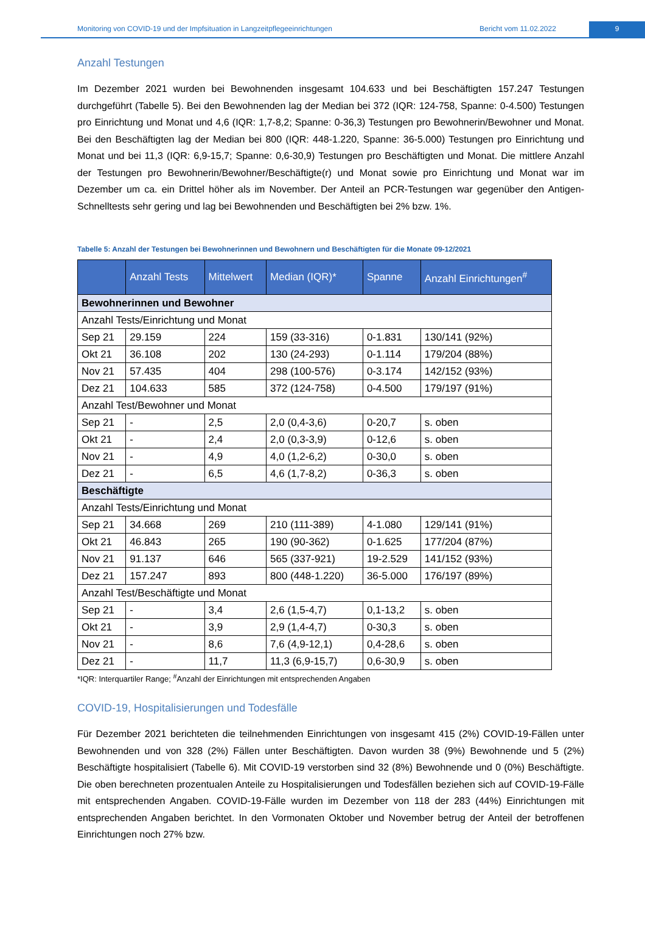Monitoring von COVID-19 und der Impfsituation in Langzeitpflegeeinrichtungen
Bericht vom 11.02.2022 9
Anzahl Testungen
Im Dezember 2021 wurden bei Bewohnenden insgesamt 104.633 und bei Beschäftigten 157.247 Testungen durchgeführt (Tabelle 5). Bei den Bewohnenden lag der Median bei 372 (IQR: 124-758, Spanne: 0-4.500) Testungen pro Einrichtung und Monat und 4,6 (IQR: 1,7-8,2; Spanne: 0-36,3) Testungen pro Bewohnerin/Bewohner und Monat. Bei den Beschäftigten lag der Median bei 800 (IQR: 448-1.220, Spanne: 36-5.000) Testungen pro Einrichtung und Monat und bei 11,3 (IQR: 6,9-15,7; Spanne: 0,6-30,9) Testungen pro Beschäftigten und Monat. Die mittlere Anzahl der Testungen pro Bewohnerin/Bewohner/Beschäftigte(r) und Monat sowie pro Einrichtung und Monat war im Dezember um ca. ein Drittel höher als im November. Der Anteil an PCR-Testungen war gegenüber den Antigen-Schnelltests sehr gering und lag bei Bewohnenden und Beschäftigten bei 2% bzw. 1%.
Tabelle 5: Anzahl der Testungen bei Bewohnerinnen und Bewohnern und Beschäftigten für die Monate 09-12/2021
| | Anzahl Tests | Mittelwert | Median (IQR)* | Spanne | Anzahl Einrichtungen<sup>#</sup> |
| --- | --- | --- | --- | --- | --- |
| Bewohnerinnen und Bewohner | | | | | |
| Anzahl Tests/Einrichtung und Monat | | | | | |
| Sep 21 | 29.159 | 224 | 159 (33-316) | 0-1.831 | 130/141 (92%) |
| Okt 21 | 36.108 | 202 | 130 (24-293) | 0-1.114 | 179/204 (88%) |
| Nov 21 | 57.435 | 404 | 298 (100-576) | 0-3.174 | 142/152 (93%) |
| Dez 21 | 104.633 | 585 | 372 (124-758) | 0-4.500 | 179/197 (91%) |
| Anzahl Test/Bewohner und Monat | | | | | |
| Sep 21 | - | 2,5 | 2,0 (0,4-3,6) | 0-20,7 | s. oben |
| Okt 21 | - | 2,4 | 2,0 (0,3-3,9) | 0-12,6 | s. oben |
| Nov 21 | - | 4,9 | 4,0 (1,2-6,2) | 0-30,0 | s. oben |
| Dez 21 | - | 6,5 | 4,6 (1,7-8,2) | 0-36,3 | s. oben |
| Beschäftigte | | | | | |
| Anzahl Tests/Einrichtung und Monat | | | | | |
| Sep 21 | 34.668 | 269 | 210 (111-389) | 4-1.080 | 129/141 (91%) |
| Okt 21 | 46.843 | 265 | 190 (90-362) | 0-1.625 | 177/204 (87%) |
| Nov 21 | 91.137 | 646 | 565 (337-921) | 19-2.529 | 141/152 (93%) |
| Dez 21 | 157.247 | 893 | 800 (448-1.220) | 36-5.000 | 176/197 (89%) |
| Anzahl Test/Beschäftigte und Monat | | | | | |
| Sep 21 | - | 3,4 | 2,6 (1,5-4,7) | 0,1-13,2 | s. oben |
| Okt 21 | - | 3,9 | 2,9 (1,4-4,7) | 0-30,3 | s. oben |
| Nov 21 | - | 8,6 | 7,6 (4,9-12,1) | 0,4-28,6 | s. oben |
| Dez 21 | - | 11,7 | 11,3 (6,9-15,7) | 0,6-30,9 | s. oben |
*IQR: Interquartiler Range; <sup>#</sup>Anzahl der Einrichtungen mit entsprechenden Angaben
COVID-19, Hospitalisierungen und Todesfälle
Für Dezember 2021 berichteten die teilnehmenden Einrichtungen von insgesamt 415 (2%) COVID-19-Fällen unter Bewohnenden und von 328 (2%) Fällen unter Beschäftigten. Davon wurden 38 (9%) Bewohnende und 5 (2%) Beschäftigte hospitalisiert (Tabelle 6). Mit COVID-19 verstorben sind 32 (8%) Bewohnende und 0 (0%) Beschäftigte. Die oben berechneten prozentualen Anteile zu Hospitalisierungen und Todesfällen beziehen sich auf COVID-19-Fälle mit entsprechenden Angaben. COVID-19-Fälle wurden im Dezember von 118 der 283 (44%) Einrichtungen mit entsprechenden Angaben berichtet. In den Vormonaten Oktober und November betrug der Anteil der betroffenen Einrichtungen noch 27% bzw.